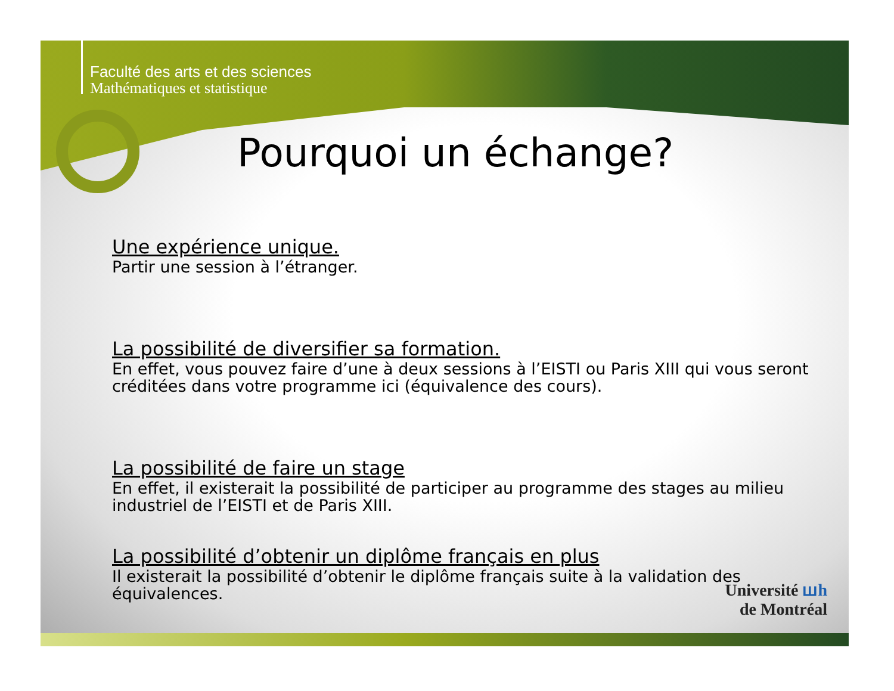Faculté des arts et des sciences
Mathématiques et statistique
Pourquoi un échange?
Une expérience unique.
Partir une session à l’étranger.
La possibilité de diversifier sa formation.
En effet, vous pouvez faire d’une à deux sessions à l’EISTI ou Paris XIII qui vous seront créditées dans votre programme ici (équivalence des cours).
La possibilité de faire un stage
En effet, il existerait la possibilité de participer au programme des stages au milieu industriel de l’EISTI et de Paris XIII.
La possibilité d’obtenir un diplôme français en plus
Il existerait la possibilité d’obtenir le diplôme français suite à la validation des équivalences.
Université ꟺh
de Montréal